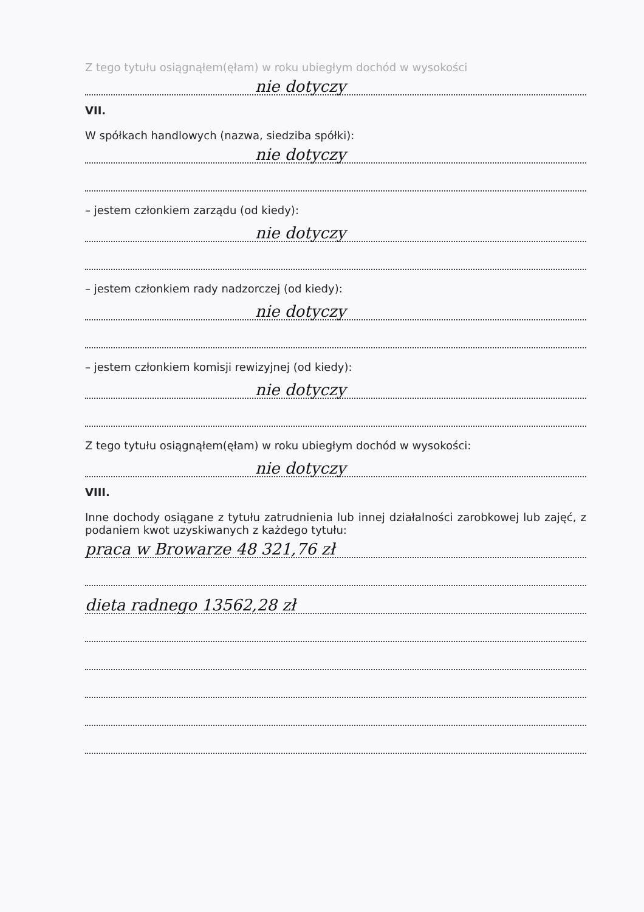Z tego tytułu osiągnąłem(ęłam) w roku ubiegłym dochód w wysokości
nie dotyczy
VII.
W spółkach handlowych (nazwa, siedziba spółki):
nie dotyczy
– jestem członkiem zarządu (od kiedy):
nie dotyczy
– jestem członkiem rady nadzorczej (od kiedy):
nie dotyczy
– jestem członkiem komisji rewizyjnej (od kiedy):
nie dotyczy
Z tego tytułu osiągnąłem(ęłam) w roku ubiegłym dochód w wysokości:
nie dotyczy
VIII.
Inne dochody osiągane z tytułu zatrudnienia lub innej działalności zarobkowej lub zajęć, z podaniem kwot uzyskiwanych z każdego tytułu:
praca w Browarze 48 321,76 zł
dieta radnego 13562,28 zł